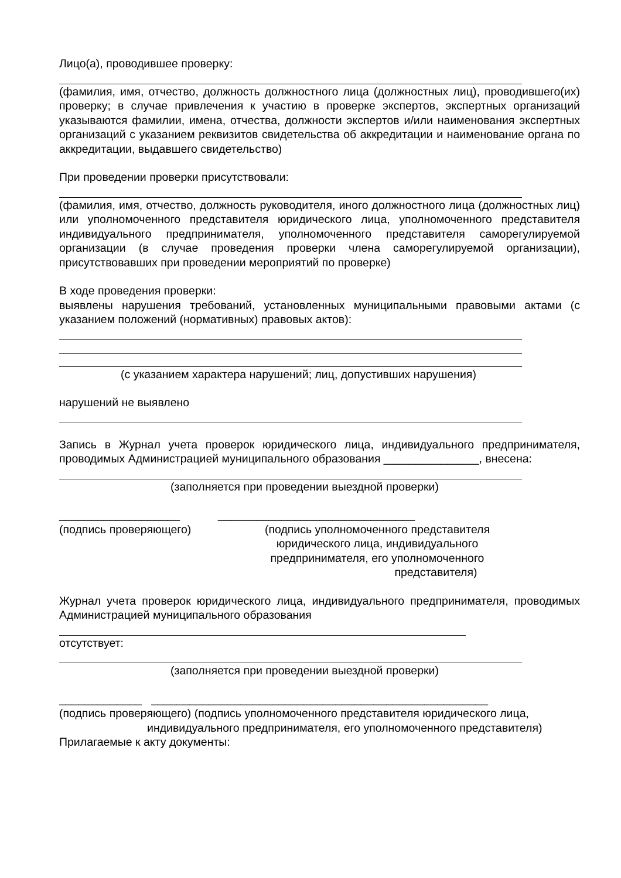Лицо(а), проводившее проверку:
(фамилия, имя, отчество, должность должностного лица (должностных лиц), проводившего(их) проверку; в случае привлечения к участию в проверке экспертов, экспертных организаций указываются фамилии, имена, отчества, должности экспертов и/или наименования экспертных организаций с указанием реквизитов свидетельства об аккредитации и наименование органа по аккредитации, выдавшего свидетельство)
При проведении проверки присутствовали:
(фамилия, имя, отчество, должность руководителя, иного должностного лица (должностных лиц) или уполномоченного представителя юридического лица, уполномоченного представителя индивидуального предпринимателя, уполномоченного представителя саморегулируемой организации (в случае проведения проверки члена саморегулируемой организации), присутствовавших при проведении мероприятий по проверке)
В ходе проведения проверки:
выявлены нарушения требований, установленных муниципальными правовыми актами (с указанием положений (нормативных) правовых актов):
(с указанием характера нарушений; лиц, допустивших нарушения)
нарушений не выявлено
Запись в Журнал учета проверок юридического лица, индивидуального предпринимателя, проводимых Администрацией муниципального образования _______________, внесена:
(заполняется при проведении выездной проверки)
___________________ _______________________________
(подпись проверяющего) (подпись уполномоченного представителя юридического лица, индивидуального предпринимателя, его уполномоченного представителя)
Журнал учета проверок юридического лица, индивидуального предпринимателя, проводимых Администрацией муниципального образования
отсутствует:
(заполняется при проведении выездной проверки)
_____________ _____________________________________________________
(подпись проверяющего) (подпись уполномоченного представителя юридического лица,
индивидуального предпринимателя, его уполномоченного представителя)
Прилагаемые к акту документы: